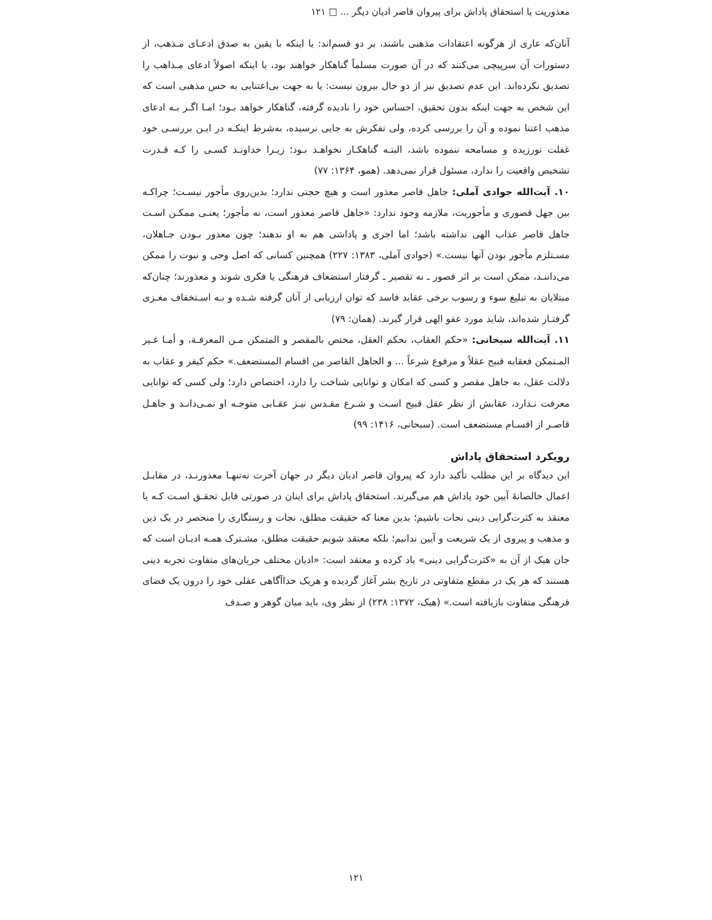معذوریت یا استحقاق پاداش برای پیروان قاصر ادیان دیگر ... □ ۱۲۱
آنان‌که عاری از هرگونه اعتقادات مذهبی باشند، بر دو قسم‌اند: یا اینکه با یقین به صدق ادعـای مـذهب، از دستورات آن سرپیچی می‌کنند که در آن صورت مسلماً گناهکار خواهند بود، یا اینکه اصولاً ادعای مـذاهب را تصدیق نکرده‌اند. این عدم تصدیق نیز از دو حال بیرون نیست: یا به جهت بی‌اعتنایی به حس مذهبی است که این شخص به جهت اینکه بدون تحقیق، احساس خود را نادیده گرفته، گناهکار خواهد بـود؛ امـا اگـر بـه ادعای مذهب اعتنا نموده و آن را بررسی کرده، ولی تفکرش به جایی نرسیده، به‌شرط اینکـه در ایـن بررسـی خود غفلت نورزیده و مسامحه ننموده باشد، البتـه گناهکـار نخواهـد بـود؛ زیـرا خداونـد کسـی را کـه قـدرت تشخیص واقعیت را ندارد، مسئول قرار نمی‌دهد. (همو، ۱۳۶۴: ۷۷)
۱۰. آیت‌الله جوادی آملی: جاهل قاصر معذور است و هیچ حجتی ندارد؛ بدین‌روی مأجور نیسـت؛ چراکـه بین جهل قصوری و مأجوریت، ملازمه وجود ندارد: «جاهل قاصر معذور است، نه مأجور؛ یعنـی ممکـن اسـت جاهل قاصر عذاب الهی نداشته باشد؛ اما اجری و پاداشی هم به او ندهند؛ چون معذور بـودن جـاهلان، مسـتلزم مأجور بودن آنها نیست.» (جوادی آملی، ۱۳۸۳: ۲۲۷) همچنین کسانی که اصل وحی و نبوت را ممکن می‌داننـد، ممکن است بر اثر قصور ـ نه تقصیر ـ گرفتار استضعاف فرهنگی یا فکری شوند و معذورند؛ چنان‌که مبتلایان به تبلیغ سوء و رسوب برخی عقاید فاسد که توان ارزیابی از آنان گرفته شـده و بـه اسـتخفاف مغـزی گرفتـار شده‌اند، شاید مورد عفو الهی قرار گیرند. (همان: ۷۹)
۱۱. آیت‌الله سبحانی: «حکم العقاب، بحکم العقل، مختص بالمقصر و المتمکن مـن المعرفـة، و أمـا غـیر المـتمکن فعقابه قبیح عقلاً و مرفوع شرعاً ... و الجاهل القاصر من اقسام المستضعف.» حکم کیفر و عقاب به دلالت عقل، به جاهل مقصر و کسی که امکان و توانایی شناخت را دارد، اختصاص دارد؛ ولی کسی که توانایی معرفت نـدارد، عقابش از نظر عقل قبیح اسـت و شـرع مقـدس نیـز عقـابی متوجـه او نمـی‌دانـد و جاهـل قاصـر از اقسـام مستضعف است. (سبحانی، ۱۴۱۶: ۹۹)
رویکرد استحقاق پاداش
این دیدگاه بر این مطلب تأکید دارد که پیروان قاصر ادیان دیگر در جهان آخرت نه‌تنهـا معذورنـد، در مقابـل اعمال خالصانهٔ آیین خود پاداش هم می‌گیرند. استحقاق پاداش برای اینان در صورتی قابل تحقـق اسـت کـه یا معتقد به کثرت‌گرایی دینی نجات باشیم؛ بدین معنا که حقیقت مطلق، نجات و رستگاری را منحصر در یک دین و مذهب و پیروی از یک شریعت و آیین ندانیم؛ بلکه معتقد شویم حقیقت مطلق، مشـترک همـه ادیـان است که جان هیک از آن به «کثرت‌گرایی دینی» یاد کرده و معتقد است: «ادیان مختلف جریان‌های متفاوت تجربه دینی هستند که هر یک در مقطع متفاوتی در تاریخ بشر آغاز گردیده و هریک خداآگاهی عقلی خود را درون یک فضای فرهنگی متفاوت بازیافته است.» (هیک، ۱۳۷۲: ۲۳۸) از نظر وی، باید میان گوهر و صـدف
۱۲۱